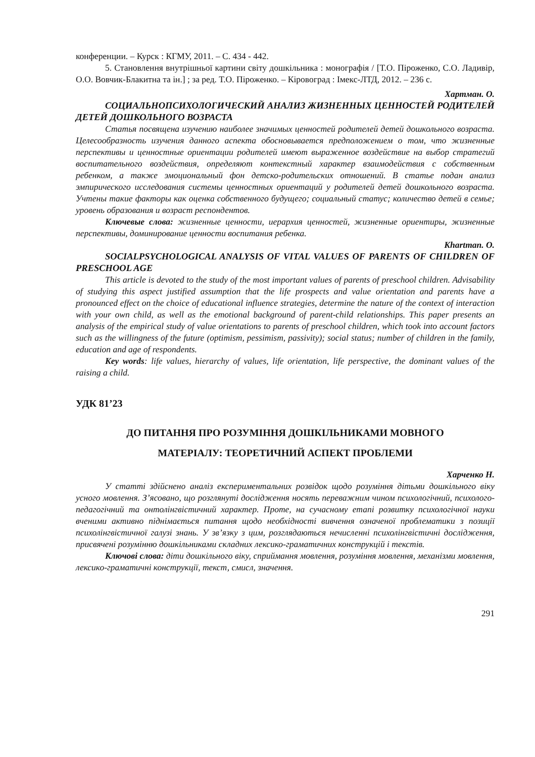конференции. – Курск : КГМУ, 2011. – С. 434 - 442.
5. Становлення внутрішньої картини світу дошкільника : монографія / [Т.О. Піроженко, С.О. Ладивір, О.О. Вовчик-Блакитна та ін.] ; за ред. Т.О. Піроженко. – Кіровоград : Імекс-ЛТД, 2012. – 236 с.
Хартман. О.
СОЦИАЛЬНОПСИХОЛОГИЧЕСКИЙ АНАЛИЗ ЖИЗНЕННЫХ ЦЕННОСТЕЙ РОДИТЕЛЕЙ ДЕТЕЙ ДОШКОЛЬНОГО ВОЗРАСТА
Статья посвящена изучению наиболее значимых ценностей родителей детей дошкольного возраста. Целесообразность изучения данного аспекта обосновывается предположением о том, что жизненные перспективы и ценностные ориентации родителей имеют выраженное воздействие на выбор стратегий воспитательного воздействия, определяют контекстный характер взаимодействия с собственным ребенком, а также эмоциональный фон детско-родительских отношений. В статье подан анализ эмпирического исследования системы ценностных ориентаций у родителей детей дошкольного возраста. Учтены такие факторы как оценка собственного будущего; социальный статус; количество детей в семье; уровень образования и возраст респондентов.
Ключевые слова: жизненные ценности, иерархия ценностей, жизненные ориентиры, жизненные перспективы, доминирование ценности воспитания ребенка.
Khartman. O.
SOCIALPSYCHOLOGICAL ANALYSIS OF VITAL VALUES OF PARENTS OF CHILDREN OF PRESCHOOL AGE
This article is devoted to the study of the most important values of parents of preschool children. Advisability of studying this aspect justified assumption that the life prospects and value orientation and parents have a pronounced effect on the choice of educational influence strategies, determine the nature of the context of interaction with your own child, as well as the emotional background of parent-child relationships. This paper presents an analysis of the empirical study of value orientations to parents of preschool children, which took into account factors such as the willingness of the future (optimism, pessimism, passivity); social status; number of children in the family, education and age of respondents.
Key words: life values, hierarchy of values, life orientation, life perspective, the dominant values of the raising a child.
УДК 81’23
ДО ПИТАННЯ ПРО РОЗУМІННЯ ДОШКІЛЬНИКАМИ МОВНОГО
МАТЕРІАЛУ: ТЕОРЕТИЧНИЙ АСПЕКТ ПРОБЛЕМИ
Харченко Н.
У статті здійснено аналіз експериментальних розвідок щодо розуміння дітьми дошкільного віку усного мовлення. З’ясовано, що розглянуті дослідження носять переважним чином психологічний, психолого-педагогічний та онтолінгвістичний характер. Проте, на сучасному етапі розвитку психологічної науки вченими активно піднімається питання щодо необхідності вивчення означеної проблематики з позиції психолінгвістичної галузі знань. У зв’язку з цим, розглядаються нечисленні психолінгвістичні дослідження, присвячені розумінню дошкільниками складних лексико-граматичних конструкцій і текстів.
Ключові слова: діти дошкільного віку, сприймання мовлення, розуміння мовлення, механізми мовлення, лексико-граматичні конструкції, текст, смисл, значення.
291